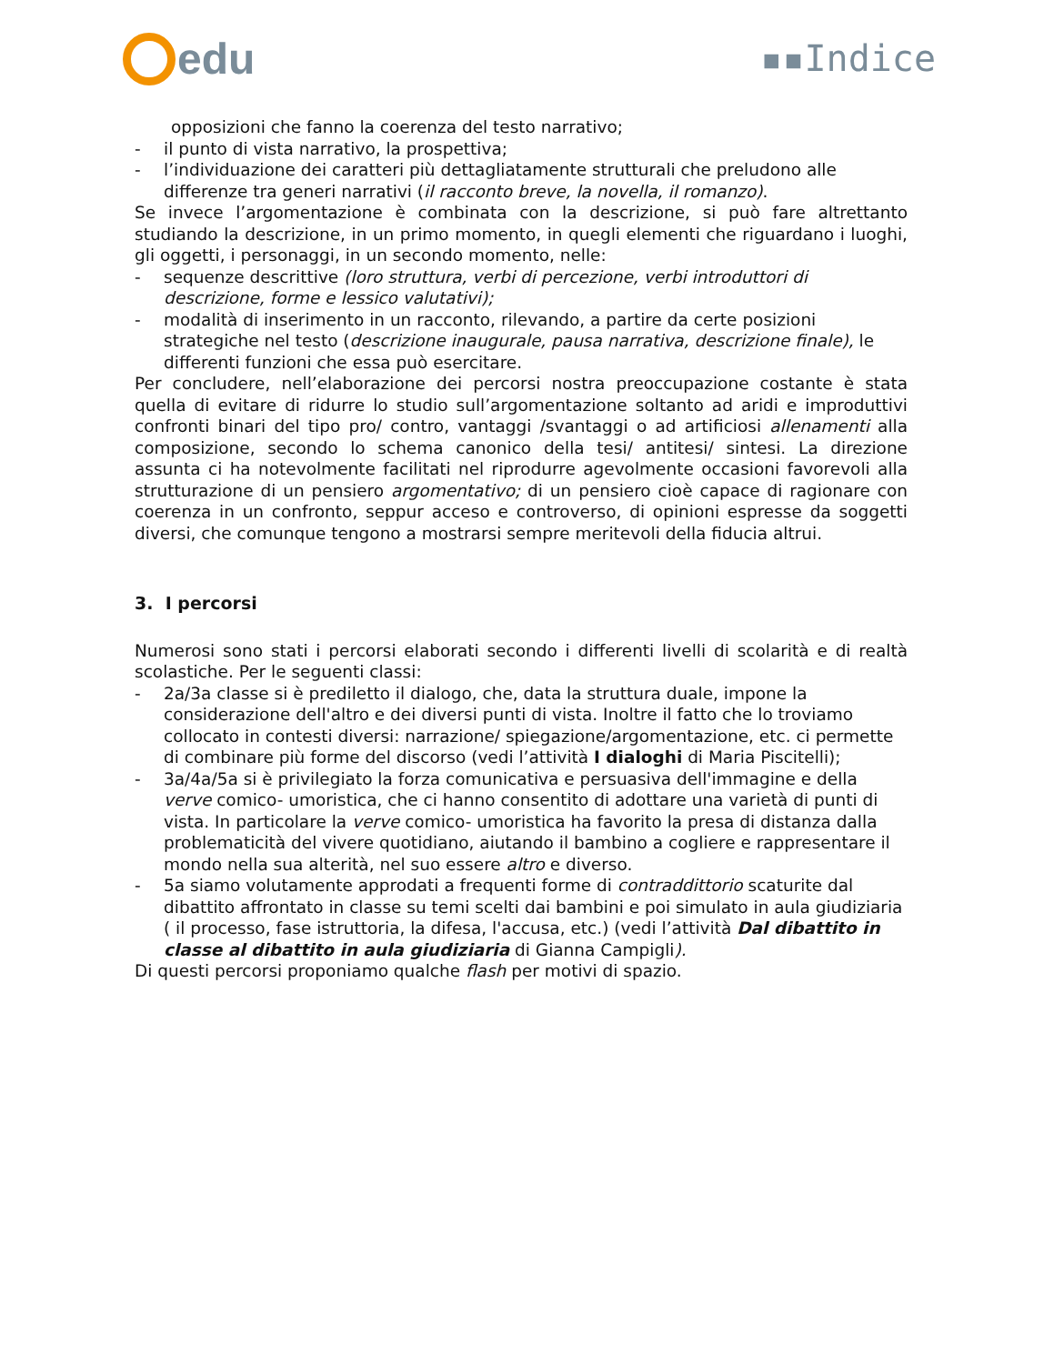edu
▪▪Indice
opposizioni che fanno la coerenza del testo narrativo;
- il punto di vista narrativo, la prospettiva;
- l’individuazione dei caratteri più dettagliatamente strutturali che preludono alle differenze tra generi narrativi (il racconto breve, la novella, il romanzo).
Se invece l’argomentazione è combinata con la descrizione, si può fare altrettanto studiando la descrizione, in un primo momento, in quegli elementi che riguardano i luoghi, gli oggetti, i personaggi, in un secondo momento, nelle:
- sequenze descrittive (loro struttura, verbi di percezione, verbi introduttori di descrizione, forme e lessico valutativi);
- modalità di inserimento in un racconto, rilevando, a partire da certe posizioni strategiche nel testo (descrizione inaugurale, pausa narrativa, descrizione finale), le differenti funzioni che essa può esercitare.
Per concludere, nell’elaborazione dei percorsi nostra preoccupazione costante è stata quella di evitare di ridurre lo studio sull’argomentazione soltanto ad aridi e improduttivi confronti binari del tipo pro/ contro, vantaggi /svantaggi o ad artificiosi allenamenti alla composizione, secondo lo schema canonico della tesi/ antitesi/ sintesi. La direzione assunta ci ha notevolmente facilitati nel riprodurre agevolmente occasioni favorevoli alla strutturazione di un pensiero argomentativo; di un pensiero cioè capace di ragionare con coerenza in un confronto, seppur acceso e controverso, di opinioni espresse da soggetti diversi, che comunque tengono a mostrarsi sempre meritevoli della fiducia altrui.
3. I percorsi
Numerosi sono stati i percorsi elaborati secondo i differenti livelli di scolarità e di realtà scolastiche. Per le seguenti classi:
- 2a/3a classe si è prediletto il dialogo, che, data la struttura duale, impone la considerazione dell'altro e dei diversi punti di vista. Inoltre il fatto che lo troviamo collocato in contesti diversi: narrazione/ spiegazione/argomentazione, etc. ci permette di combinare più forme del discorso (vedi l’attività I dialoghi di Maria Piscitelli);
- 3a/4a/5a si è privilegiato la forza comunicativa e persuasiva dell'immagine e della verve comico- umoristica, che ci hanno consentito di adottare una varietà di punti di vista. In particolare la verve comico- umoristica ha favorito la presa di distanza dalla problematicità del vivere quotidiano, aiutando il bambino a cogliere e rappresentare il mondo nella sua alterità, nel suo essere altro e diverso.
- 5a siamo volutamente approdati a frequenti forme di contraddittorio scaturite dal dibattito affrontato in classe su temi scelti dai bambini e poi simulato in aula giudiziaria ( il processo, fase istruttoria, la difesa, l'accusa, etc.) (vedi l’attività Dal dibattito in classe al dibattito in aula giudiziaria di Gianna Campigli).
Di questi percorsi proponiamo qualche flash per motivi di spazio.